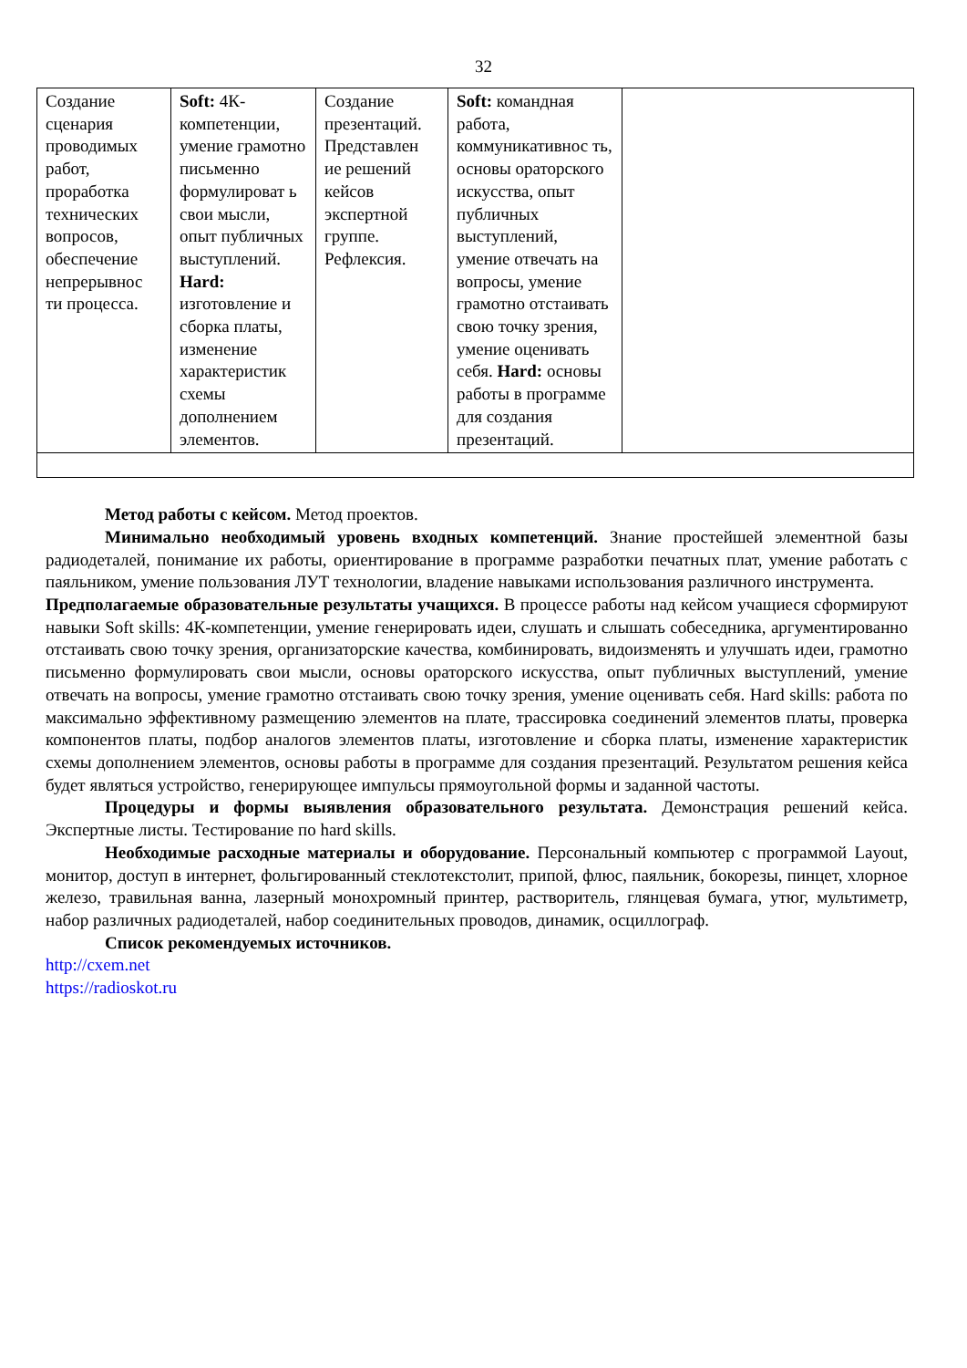32
| Создание сценария проводимых работ, проработка технических вопросов, обеспечение непрерывнос ти процесса. | Soft: 4К-компетенции, умение грамотно письменно формулироват ь свои мысли, опыт публичных выступлений. Hard: изготовление и сборка платы, изменение характеристик схемы дополнением элементов. | Создание презентаций. Представлен ие решений кейсов экспертной группе. Рефлексия. | Soft: командная работа, коммуникативнос ть, основы ораторского искусства, опыт публичных выступлений, умение отвечать на вопросы, умение грамотно отстаивать свою точку зрения, умение оценивать себя. Hard: основы работы в программе для создания презентаций. | |
Метод работы с кейсом. Метод проектов.
Минимально необходимый уровень входных компетенций. Знание простейшей элементной базы радиодеталей, понимание их работы, ориентирование в программе разработки печатных плат, умение работать с паяльником, умение пользования ЛУТ технологии, владение навыками использования различного инструмента.
Предполагаемые образовательные результаты учащихся. В процессе работы над кейсом учащиеся сформируют навыки Soft skills: 4К-компетенции, умение генерировать идеи, слушать и слышать собеседника, аргументированно отстаивать свою точку зрения, организаторские качества, комбинировать, видоизменять и улучшать идеи, грамотно письменно формулировать свои мысли, основы ораторского искусства, опыт публичных выступлений, умение отвечать на вопросы, умение грамотно отстаивать свою точку зрения, умение оценивать себя. Hard skills: работа по максимально эффективному размещению элементов на плате, трассировка соединений элементов платы, проверка компонентов платы, подбор аналогов элементов платы, изготовление и сборка платы, изменение характеристик схемы дополнением элементов, основы работы в программе для создания презентаций. Результатом решения кейса будет являться устройство, генерирующее импульсы прямоугольной формы и заданной частоты.
Процедуры и формы выявления образовательного результата. Демонстрация решений кейса. Экспертные листы. Тестирование по hard skills.
Необходимые расходные материалы и оборудование. Персональный компьютер с программой Layout, монитор, доступ в интернет, фольгированный стеклотекстолит, припой, флюс, паяльник, бокорезы, пинцет, хлорное железо, травильная ванна, лазерный монохромный принтер, растворитель, глянцевая бумага, утюг, мультиметр, набор различных радиодеталей, набор соединительных проводов, динамик, осциллограф.
Список рекомендуемых источников.
http://cxem.net
https://radioskot.ru